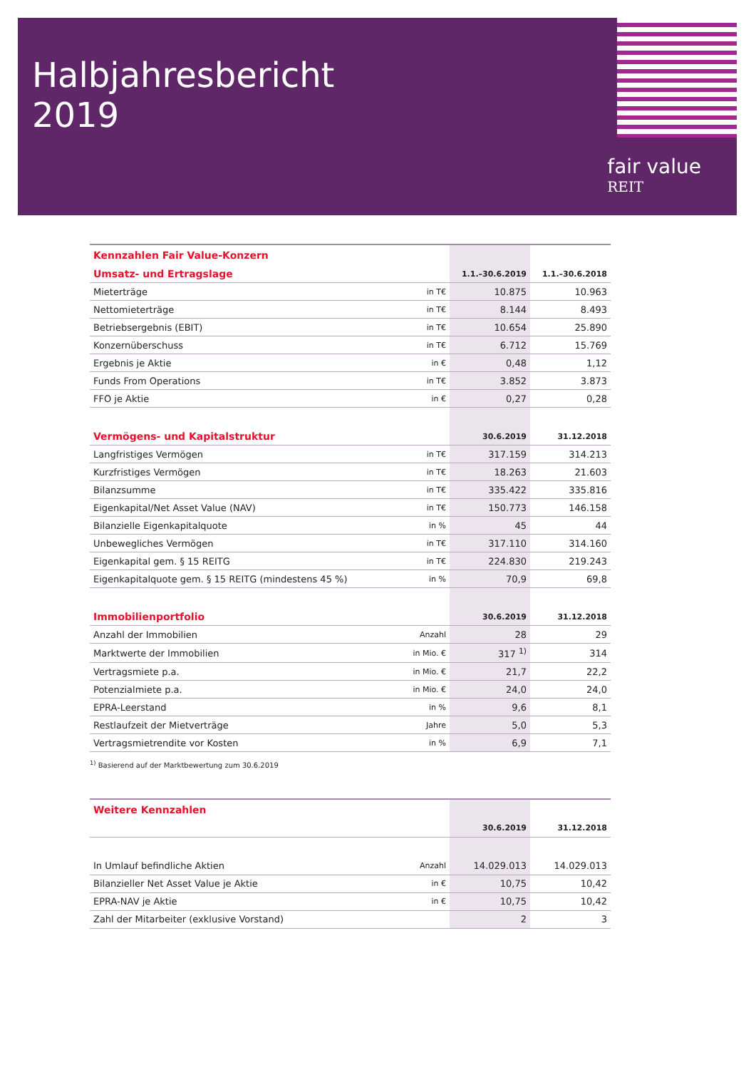Halbjahresbericht
2019
fair value
REIT
| Kennzahlen Fair Value-Konzern | | | |
| Umsatz- und Ertragslage | | 1.1.–30.6.2019 | 1.1.–30.6.2018 |
| Mieterträge | in T€ | 10.875 | 10.963 |
| Nettomieterträge | in T€ | 8.144 | 8.493 |
| Betriebsergebnis (EBIT) | in T€ | 10.654 | 25.890 |
| Konzernüberschuss | in T€ | 6.712 | 15.769 |
| Ergebnis je Aktie | in € | 0,48 | 1,12 |
| Funds From Operations | in T€ | 3.852 | 3.873 |
| FFO je Aktie | in € | 0,27 | 0,28 |
| Vermögens- und Kapitalstruktur | | 30.6.2019 | 31.12.2018 |
| Langfristiges Vermögen | in T€ | 317.159 | 314.213 |
| Kurzfristiges Vermögen | in T€ | 18.263 | 21.603 |
| Bilanzsumme | in T€ | 335.422 | 335.816 |
| Eigenkapital/Net Asset Value (NAV) | in T€ | 150.773 | 146.158 |
| Bilanzielle Eigenkapitalquote | in % | 45 | 44 |
| Unbewegliches Vermögen | in T€ | 317.110 | 314.160 |
| Eigenkapital gem. § 15 REITG | in T€ | 224.830 | 219.243 |
| Eigenkapitalquote gem. § 15 REITG (mindestens 45 %) | in % | 70,9 | 69,8 |
| Immobilienportfolio | | 30.6.2019 | 31.12.2018 |
| Anzahl der Immobilien | Anzahl | 28 | 29 |
| Marktwerte der Immobilien | in Mio. € | 317 <sup>1)</sup> | 314 |
| Vertragsmiete p.a. | in Mio. € | 21,7 | 22,2 |
| Potenzialmiete p.a. | in Mio. € | 24,0 | 24,0 |
| EPRA-Leerstand | in % | 9,6 | 8,1 |
| Restlaufzeit der Mietverträge | Jahre | 5,0 | 5,3 |
| Vertragsmietrendite vor Kosten | in % | 6,9 | 7,1 |
<sup>1)</sup> Basierend auf der Marktbewertung zum 30.6.2019
| Weitere Kennzahlen | | | |
| | | 30.6.2019 | 31.12.2018 |
| In Umlauf befindliche Aktien | Anzahl | 14.029.013 | 14.029.013 |
| Bilanzieller Net Asset Value je Aktie | in € | 10,75 | 10,42 |
| EPRA-NAV je Aktie | in € | 10,75 | 10,42 |
| Zahl der Mitarbeiter (exklusive Vorstand) | | 2 | 3 |